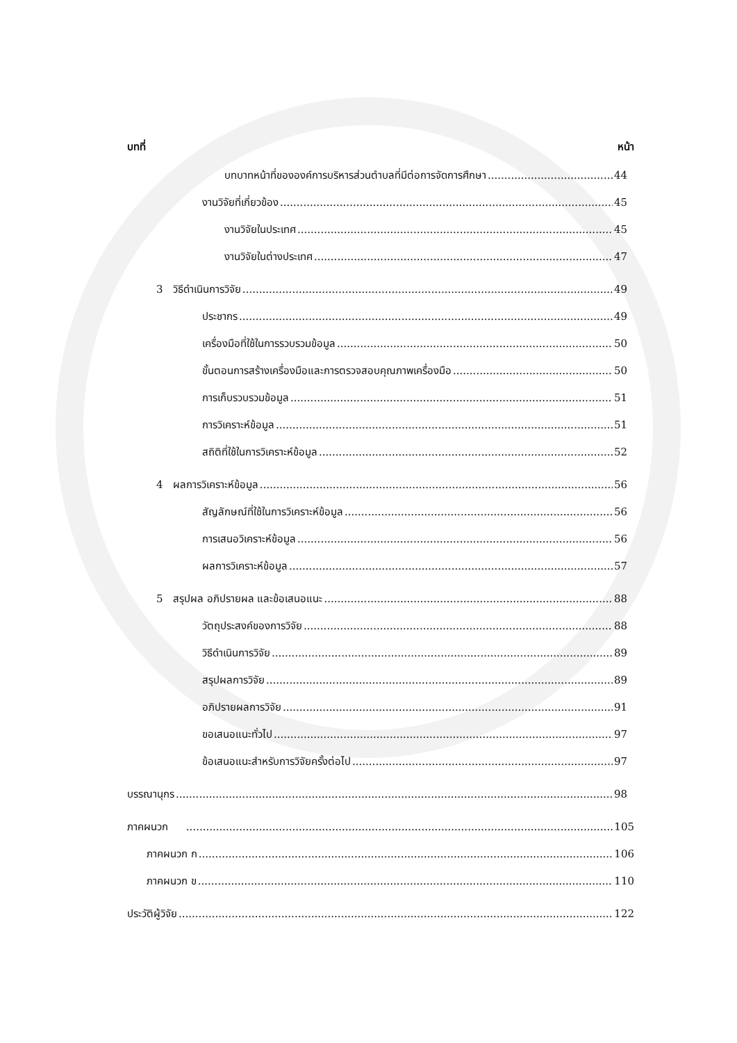บทที่ หน้า
บทบาทหน้าที่ขององค์การบริหารส่วนตำบลที่มีต่อการจัดการศึกษา 44
งานวิจัยที่เกี่ยวข้อง 45
งานวิจัยในประเทศ 45
งานวิจัยในต่างประเทศ 47
3 วิธีดำเนินการวิจัย 49
ประชากร 49
เครื่องมือที่ใช้ในการรวบรวมข้อมูล 50
ขั้นตอนการสร้างเครื่องมือและการตรวจสอบคุณภาพเครื่องมือ 50
การเก็บรวบรวมข้อมูล 51
การวิเคราะห์ข้อมูล 51
สถิติที่ใช้ในการวิเคราะห์ข้อมูล 52
4 ผลการวิเคราะห์ข้อมูล 56
สัญลักษณ์ที่ใช้ในการวิเคราะห์ข้อมูล 56
การเสนอวิเคราะห์ข้อมูล 56
ผลการวิเคราะห์ข้อมูล 57
5 สรุปผล อภิปรายผล และข้อเสนอแนะ 88
วัตถุประสงค์ของการวิจัย 88
วิธีดำเนินการวิจัย 89
สรุปผลการวิจัย 89
อภิปรายผลการวิจัย 91
ขอเสนอแนะทั่วไป 97
ข้อเสนอแนะสำหรับการวิจัยครั้งต่อไป 97
บรรณานุกร 98
ภาคผนวก 105
ภาคผนวก ก 106
ภาคผนวก ข 110
ประวัติผู้วิจัย 122